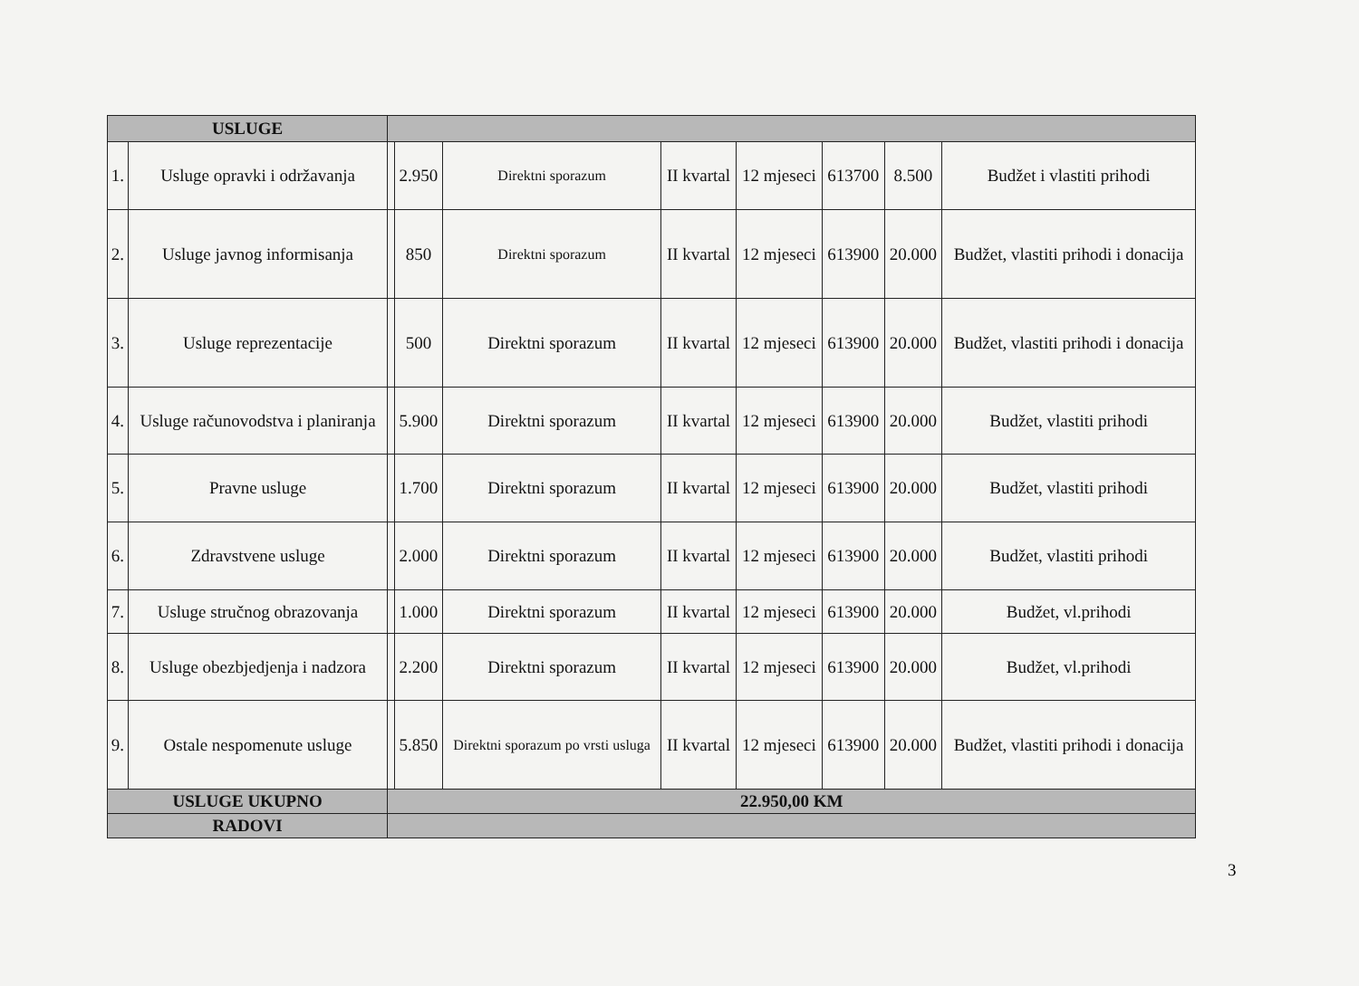| USLUGE | | | | | | | | | |
| --- | --- | --- | --- | --- | --- | --- | --- | --- | --- |
| 1. | Usluge opravki i održavanja | | 2.950 | Direktni sporazum | II kvartal | 12 mjeseci | 613700 | 8.500 | Budžet i vlastiti prihodi |
| 2. | Usluge javnog informisanja | | 850 | Direktni sporazum | II kvartal | 12 mjeseci | 613900 | 20.000 | Budžet, vlastiti prihodi i donacija |
| 3. | Usluge reprezentacije | | 500 | Direktni sporazum | II kvartal | 12 mjeseci | 613900 | 20.000 | Budžet, vlastiti prihodi i donacija |
| 4. | Usluge računovodstva i planiranja | | 5.900 | Direktni sporazum | II kvartal | 12 mjeseci | 613900 | 20.000 | Budžet, vlastiti prihodi |
| 5. | Pravne usluge | | 1.700 | Direktni sporazum | II kvartal | 12 mjeseci | 613900 | 20.000 | Budžet, vlastiti prihodi |
| 6. | Zdravstvene usluge | | 2.000 | Direktni sporazum | II kvartal | 12 mjeseci | 613900 | 20.000 | Budžet, vlastiti prihodi |
| 7. | Usluge stručnog obrazovanja | | 1.000 | Direktni sporazum | II kvartal | 12 mjeseci | 613900 | 20.000 | Budžet, vl.prihodi |
| 8. | Usluge obezbjedjenja i nadzora | | 2.200 | Direktni sporazum | II kvartal | 12 mjeseci | 613900 | 20.000 | Budžet, vl.prihodi |
| 9. | Ostale nespomenute usluge | | 5.850 | Direktni sporazum po vrsti usluga | II kvartal | 12 mjeseci | 613900 | 20.000 | Budžet, vlastiti prihodi i donacija |
| USLUGE UKUPNO | | 22.950,00 KM | | | | | | | |
| RADOVI | | | | | | | | | |
3